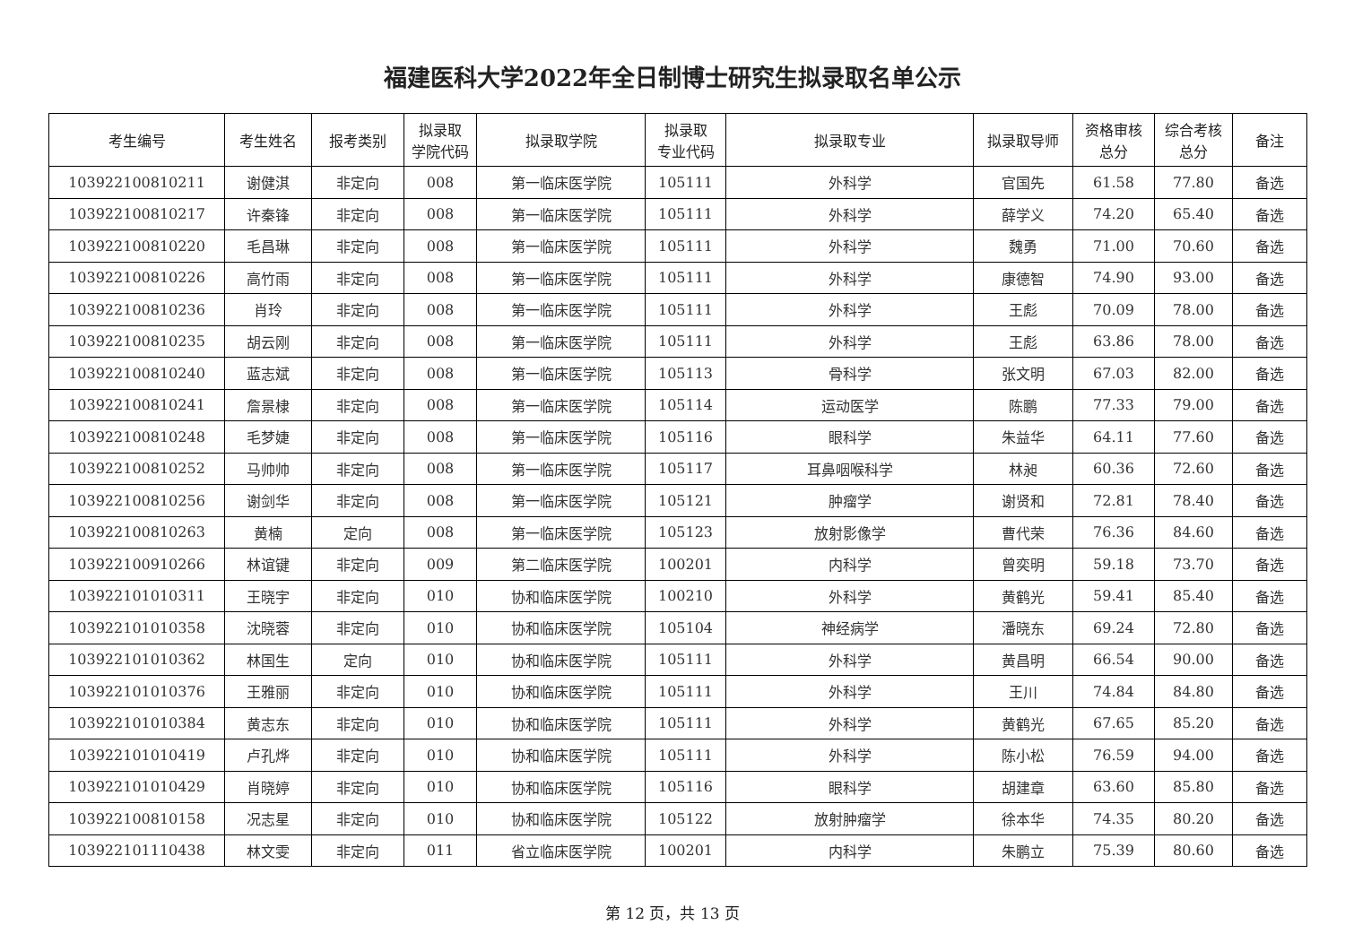福建医科大学2022年全日制博士研究生拟录取名单公示
| 考生编号 | 考生姓名 | 报考类别 | 拟录取 学院代码 | 拟录取学院 | 拟录取 专业代码 | 拟录取专业 | 拟录取导师 | 资格审核 总分 | 综合考核 总分 | 备注 |
| --- | --- | --- | --- | --- | --- | --- | --- | --- | --- | --- |
| 103922100810211 | 谢健淇 | 非定向 | 008 | 第一临床医学院 | 105111 | 外科学 | 官国先 | 61.58 | 77.80 | 备选 |
| 103922100810217 | 许秦锋 | 非定向 | 008 | 第一临床医学院 | 105111 | 外科学 | 薛学义 | 74.20 | 65.40 | 备选 |
| 103922100810220 | 毛昌琳 | 非定向 | 008 | 第一临床医学院 | 105111 | 外科学 | 魏勇 | 71.00 | 70.60 | 备选 |
| 103922100810226 | 高竹雨 | 非定向 | 008 | 第一临床医学院 | 105111 | 外科学 | 康德智 | 74.90 | 93.00 | 备选 |
| 103922100810236 | 肖玲 | 非定向 | 008 | 第一临床医学院 | 105111 | 外科学 | 王彪 | 70.09 | 78.00 | 备选 |
| 103922100810235 | 胡云刚 | 非定向 | 008 | 第一临床医学院 | 105111 | 外科学 | 王彪 | 63.86 | 78.00 | 备选 |
| 103922100810240 | 蓝志斌 | 非定向 | 008 | 第一临床医学院 | 105113 | 骨科学 | 张文明 | 67.03 | 82.00 | 备选 |
| 103922100810241 | 詹景棣 | 非定向 | 008 | 第一临床医学院 | 105114 | 运动医学 | 陈鹏 | 77.33 | 79.00 | 备选 |
| 103922100810248 | 毛梦婕 | 非定向 | 008 | 第一临床医学院 | 105116 | 眼科学 | 朱益华 | 64.11 | 77.60 | 备选 |
| 103922100810252 | 马帅帅 | 非定向 | 008 | 第一临床医学院 | 105117 | 耳鼻咽喉科学 | 林昶 | 60.36 | 72.60 | 备选 |
| 103922100810256 | 谢剑华 | 非定向 | 008 | 第一临床医学院 | 105121 | 肿瘤学 | 谢贤和 | 72.81 | 78.40 | 备选 |
| 103922100810263 | 黄楠 | 定向 | 008 | 第一临床医学院 | 105123 | 放射影像学 | 曹代荣 | 76.36 | 84.60 | 备选 |
| 103922100910266 | 林谊键 | 非定向 | 009 | 第二临床医学院 | 100201 | 内科学 | 曾奕明 | 59.18 | 73.70 | 备选 |
| 103922101010311 | 王晓宇 | 非定向 | 010 | 协和临床医学院 | 100210 | 外科学 | 黄鹤光 | 59.41 | 85.40 | 备选 |
| 103922101010358 | 沈晓蓉 | 非定向 | 010 | 协和临床医学院 | 105104 | 神经病学 | 潘晓东 | 69.24 | 72.80 | 备选 |
| 103922101010362 | 林国生 | 定向 | 010 | 协和临床医学院 | 105111 | 外科学 | 黄昌明 | 66.54 | 90.00 | 备选 |
| 103922101010376 | 王雅丽 | 非定向 | 010 | 协和临床医学院 | 105111 | 外科学 | 王川 | 74.84 | 84.80 | 备选 |
| 103922101010384 | 黄志东 | 非定向 | 010 | 协和临床医学院 | 105111 | 外科学 | 黄鹤光 | 67.65 | 85.20 | 备选 |
| 103922101010419 | 卢孔烨 | 非定向 | 010 | 协和临床医学院 | 105111 | 外科学 | 陈小松 | 76.59 | 94.00 | 备选 |
| 103922101010429 | 肖晓婷 | 非定向 | 010 | 协和临床医学院 | 105116 | 眼科学 | 胡建章 | 63.60 | 85.80 | 备选 |
| 103922100810158 | 况志星 | 非定向 | 010 | 协和临床医学院 | 105122 | 放射肿瘤学 | 徐本华 | 74.35 | 80.20 | 备选 |
| 103922101110438 | 林文雯 | 非定向 | 011 | 省立临床医学院 | 100201 | 内科学 | 朱鹏立 | 75.39 | 80.60 | 备选 |
第 12 页，共 13 页